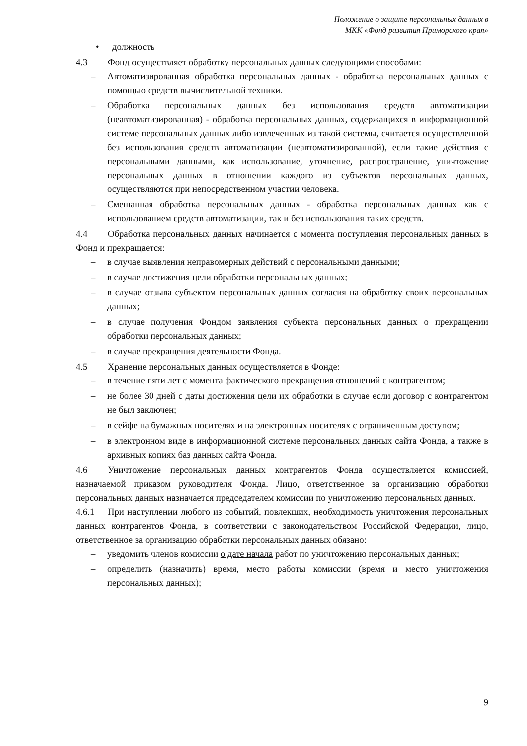Положение о защите персональных данных в
МКК «Фонд развития Приморского края»
• должность
4.3 Фонд осуществляет обработку персональных данных следующими способами:
– Автоматизированная обработка персональных данных - обработка персональных данных с помощью средств вычислительной техники.
– Обработка персональных данных без использования средств автоматизации (неавтоматизированная) - обработка персональных данных, содержащихся в информационной системе персональных данных либо извлеченных из такой системы, считается осуществленной без использования средств автоматизации (неавтоматизированной), если такие действия с персональными данными, как использование, уточнение, распространение, уничтожение персональных данных в отношении каждого из субъектов персональных данных, осуществляются при непосредственном участии человека.
– Смешанная обработка персональных данных - обработка персональных данных как с использованием средств автоматизации, так и без использования таких средств.
4.4 Обработка персональных данных начинается с момента поступления персональных данных в Фонд и прекращается:
– в случае выявления неправомерных действий с персональными данными;
– в случае достижения цели обработки персональных данных;
– в случае отзыва субъектом персональных данных согласия на обработку своих персональных данных;
– в случае получения Фондом заявления субъекта персональных данных о прекращении обработки персональных данных;
– в случае прекращения деятельности Фонда.
4.5 Хранение персональных данных осуществляется в Фонде:
– в течение пяти лет с момента фактического прекращения отношений с контрагентом;
– не более 30 дней с даты достижения цели их обработки в случае если договор с контрагентом не был заключен;
– в сейфе на бумажных носителях и на электронных носителях с ограниченным доступом;
– в электронном виде в информационной системе персональных данных сайта Фонда, а также в архивных копиях баз данных сайта Фонда.
4.6 Уничтожение персональных данных контрагентов Фонда осуществляется комиссией, назначаемой приказом руководителя Фонда. Лицо, ответственное за организацию обработки персональных данных назначается председателем комиссии по уничтожению персональных данных.
4.6.1 При наступлении любого из событий, повлекших, необходимость уничтожения персональных данных контрагентов Фонда, в соответствии с законодательством Российской Федерации, лицо, ответственное за организацию обработки персональных данных обязано:
– уведомить членов комиссии о дате начала работ по уничтожению персональных данных;
– определить (назначить) время, место работы комиссии (время и место уничтожения персональных данных);
9